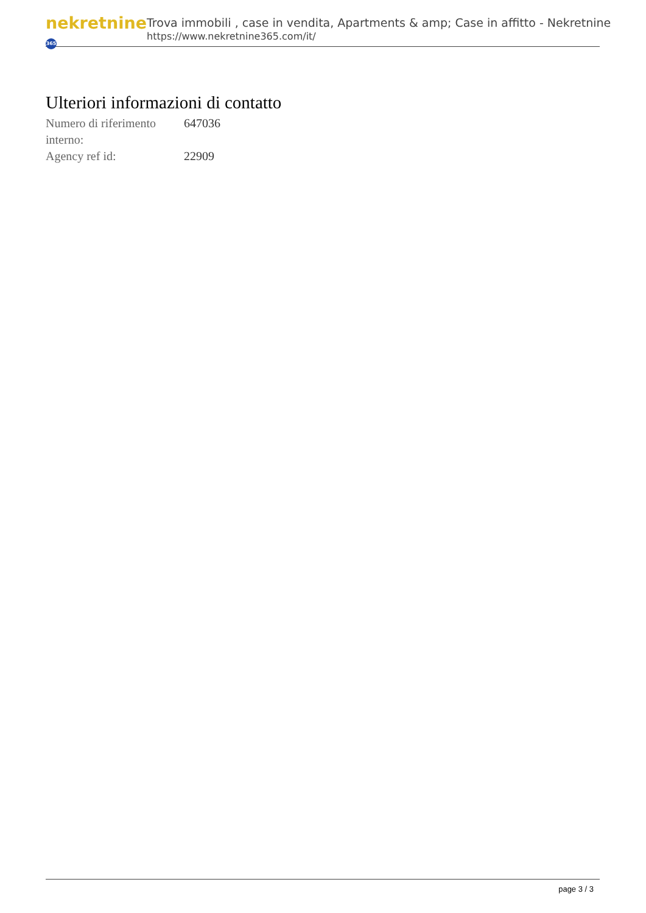nekretnine 365
Trova immobili , case in vendita, Apartments & amp; Case in affitto - Nekretnine
https://www.nekretnine365.com/it/
Ulteriori informazioni di contatto
| Numero di riferimento interno: | 647036 |
| Agency ref id: | 22909 |
page 3 / 3